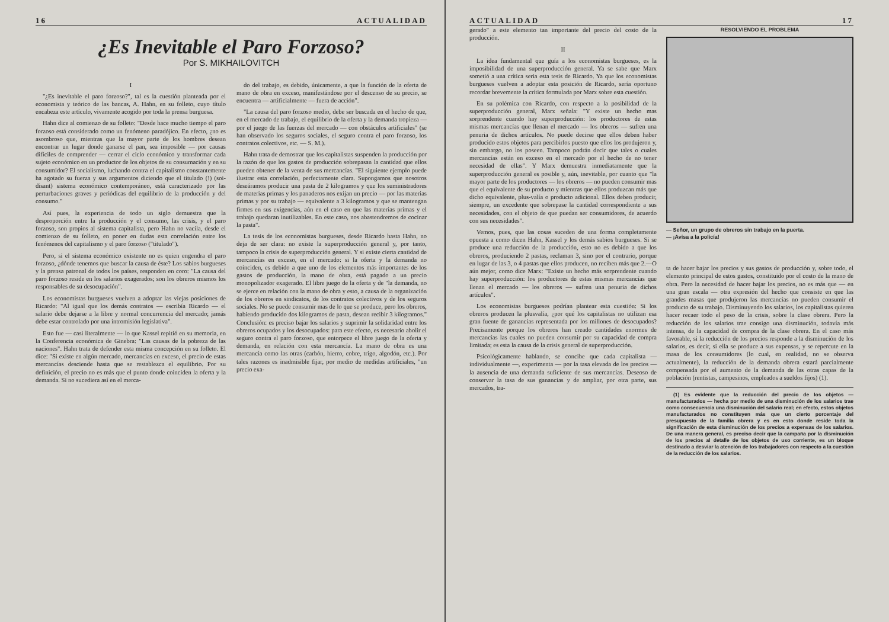16 ACTUALIDAD
¿Es Inevitable el Paro Forzoso?
Por S. MIKHAILOVITCH
I
"¿Es inevitable el paro forzoso?", tal es la cuestión planteada por el economista y teórico de las bancas, A. Hahn, en su folleto, cuyo título encabeza este artículo, vivamente acogido por toda la prensa burguesa.
Hahn dice al comienzo de su folleto: "Desde hace mucho tiempo el paro forzoso está considerado como un fenómeno paradójico. En efecto, ¿no es asombroso que, mientras que la mayor parte de los hombres desean encontrar un lugar donde ganarse el pan, sea imposible — por causas difíciles de comprender — cerrar el ciclo económico y transformar cada sujeto económico en un productor de los objetos de su consumación y en su consumidor? El socialismo, luchando contra el capitalismo constantemente ha agotado su fuerza y sus argumentos diciendo que el titulado (!) (soi-disant) sistema económico contemporáneo, está caracterizado por las perturbaciones graves y periódicas del equilibrio de la producción y del consumo."
Así pues, la experiencia de todo un siglo demuestra que la desproporción entre la producción y el consumo, las crisis, y el paro forzoso, son propios al sistema capitalista, pero Hahn no vacila, desde el comienzo de su folleto, en poner en dudas esta correlación entre los fenómenos del capitalismo y el paro forzoso ("titulado").
Pero, si el sistema económico existente no es quien engendra el paro forzoso, ¿dónde tenemos que buscar la causa de éste? Los sabios burgueses y la prensa patronal de todos los países, responden en coro: "La causa del paro forzoso reside en los salarios exagerados; son los obreros mismos los responsables de su desocupación".
Los economistas burgueses vuelven a adoptar las viejas posiciones de Ricardo: "Al igual que los demás contratos — escribía Ricardo — el salario debe dejarse a la libre y normal concurrencia del mercado; jamás debe estar controlado por una intromisión legislativa".
Esto fue — casi literalmente — lo que Kassel repitió en su memoria, en la Conferencia económica de Ginebra: "Las causas de la pobreza de las naciones". Hahn trata de defender esta misma concepción en su folleto. El dice: "Si existe en algún mercado, mercancías en exceso, el precio de estas mercancías desciende hasta que se restablezca el equilibrio. Por su definición, el precio no es más que el punto donde coinciden la oferta y la demanda. Si no sucediera así en el merca-
do del trabajo, es debido, únicamente, a que la función de la oferta de mano de obra en exceso, manifestándose por el descenso de su precio, se encuentra — artificialmente — fuera de acción".
"La causa del paro forzoso medio, debe ser buscada en el hecho de que, en el mercado de trabajo, el equilibrio de la oferta y la demanda tropieza — por el juego de las fuerzas del mercado — con obstáculos artificiales" (se han observado los seguros sociales, el seguro contra el paro forzoso, los contratos colectivos, etc. — S. M.).
Hahn trata de demostrar que los capitalistas suspenden la producción por la razón de que los gastos de producción sobrepasan la cantidad que ellos pueden obtener de la venta de sus mercancías. "El siguiente ejemplo puede ilustrar esta correlación, perfectamente clara. Supongamos que nosotros deseáramos producir una pasta de 2 kilogramos y que los suministradores de materias primas y los panaderos nos exijan un precio — por las materias primas y por su trabajo — equivalente a 3 kilogramos y que se mantengan firmes en sus exigencias, aún en el caso en que las materias primas y el trabajo quedaran inutilizables. En este caso, nos abastendremos de cocinar la pasta".
La tesis de los economistas burgueses, desde Ricardo hasta Hahn, no deja de ser clara: no existe la superproducción general y, por tanto, tampoco la crisis de superproducción general. Y si existe cierta cantidad de mercancías en exceso, en el mercado: si la oferta y la demanda no coinciden, es debido a que uno de los elementos más importantes de los gastos de producción, la mano de obra, está pagado a un precio monopolizador exagerado. El libre juego de la oferta y de "la demanda, no se ejerce en relación con la mano de obra y esto, a causa de la organización de los obreros en sindicatos, de los contratos colectivos y de los seguros sociales. No se puede consumir mas de lo que se produce, pero los obreros, habiendo producido dos kilogramos de pasta, desean recibir 3 kilogramos." Conclusión: es preciso bajar los salarios y suprimir la solidaridad entre los obreros ocupados y los desocupados: para este efecto, es necesario abolir el seguro contra el paro forzoso, que entorpece el libre juego de la oferta y demanda, en relación con esta mercancía. La mano de obra es una mercancía como las otras (carbón, hierro, cobre, trigo, algodón, etc.). Por tales razones es inadmisible fijar, por medio de medidas artificiales, "un precio exa-
ACTUALIDAD 17
gerado" a este elemento tan importante del precio del costo de la producción.
II
La idea fundamental que guía a los economistas burgueses, es la imposibilidad de una superproducción general. Ya se sabe que Marx sometió a una crítica seria esta tesis de Ricardo. Ya que los economistas burgueses vuelven a adoptar esta posición de Ricardo, sería oportuno recordar brevemente la crítica formulada por Marx sobre esta cuestión.
En su polémica con Ricardo, con respecto a la posibilidad de la superproducción general, Marx señala: "Y existe un hecho mas sorprendente cuando hay superproducción: los productores de estas mismas mercancías que llenan el mercado — los obreros — sufren una penuria de dichos artículos. No puede decirse que ellos deben haber producido estos objetos para percibirlos puesto que ellos los produjeron y, sin embargo, no los poseen. Tampoco podrán decir que tales o cuales mercancías están en exceso en el mercado por el hecho de no tener necesidad de ellas". Y Marx demuestra inmediatamente que la superproducción general es posible y, aún, inevitable, por cuanto que "la mayor parte de los productores — los obreros — no pueden consumir mas que el equivalente de su producto y mientras que ellos produzcan más que dicho equivalente, plus-valía o producto adicional. Ellos deben producir, siempre, un excedente que sobrepase la cantidad correspondiente a sus necesidades, con el objeto de que puedan ser consumidores, de acuerdo con sus necesidades".
Vemos, pues, que las cosas suceden de una forma completamente opuesta a como dicen Hahn, Kassel y los demás sabios burgueses. Si se produce una reducción de la producción, esto no es debido a que los obreros, produciendo 2 pastas, reclaman 3, sino por el contrario, porque en lugar de las 3, o 4 pastas que ellos producen, no reciben más que 2.—O aún mejor, como dice Marx: "Existe un hecho más sorprendente cuando hay superproducción: los productores de estas mismas mercancías que llenan el mercado — los obreros — sufren una penuria de dichos artículos".
Los economistas burgueses podrían plantear esta cuestión: Si los obreros producen la plusvalía, ¿por qué los capitalistas no utilizan esa gran fuente de ganancias representada por los millones de desocupados? Precisamente porque los obreros han creado cantidades enormes de mercancías las cuales no pueden consumir por su capacidad de compra limitada; es esta la causa de la crisis general de superproducción.
Psicológicamente hablando, se concibe que cada capitalista — individualmente —, experimenta — por la tasa elevada de los precios — la ausencia de una demanda suficiente de sus mercancías. Deseoso de conservar la tasa de sus ganancias y de ampliar, por otra parte, sus mercados, tra-
RESOLVIENDO EL PROBLEMA
— Señor, un grupo de obreros sin trabajo en la puerta.
— ¡Avisa a la policía!
ta de hacer bajar los precios y sus gastos de producción y, sobre todo, el elemento principal de estos gastos, constituido por el costo de la mano de obra. Pero la necesidad de hacer bajar los precios, no es más que — en una gran escala — otra expresión del hecho que consiste en que las grandes masas que produjeron las mercancías no pueden consumir el producto de su trabajo. Disminuyendo los salarios, los capitalistas quieren hacer recaer todo el peso de la crisis, sobre la clase obrera. Pero la reducción de los salarios trae consigo una disminución, todavía más intensa, de la capacidad de compra de la clase obrera. En el caso más favorable, si la reducción de los precios responde a la disminución de los salarios, es decir, si ella se produce a sus expensas, y se repercute en la masa de los consumidores (lo cual, en realidad, no se observa actualmente), la reducción de la demanda obrera estará parcialmente compensada por el aumento de la demanda de las otras capas de la población (rentistas, campesinos, empleados a sueldos fijos) (1).
(1) Es evidente que la reducción del precio de los objetos — manufacturados — hecha por medio de una disminución de los salarios trae como consecuencia una disminución del salario real; en efecto, estos objetos manufacturados no constituyen más que un cierto porcentaje del presupuesto de la familia obrera y es en esto donde reside toda la significación de esta disminución de los precios a expensas de los salarios. De una manera general, es preciso decir que la campaña por la disminución de los precios al detalle de los objetos de uso corriente, es un bloque destinado a desviar la atención de los trabajadores con respecto a la cuestión de la reducción de los salarios.